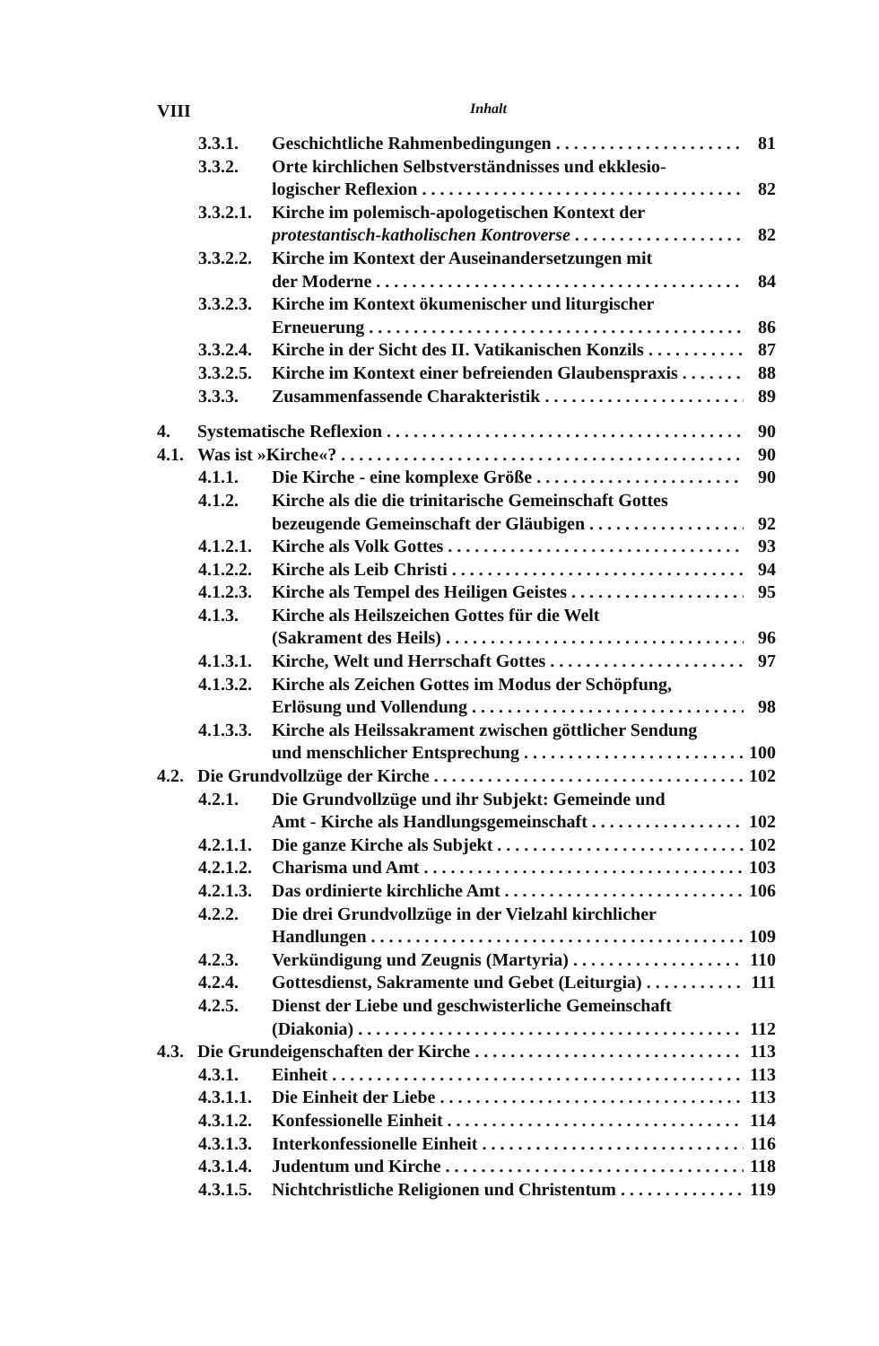VIII Inhalt
3.3.1. Geschichtliche Rahmenbedingungen 81
3.3.2. Orte kirchlichen Selbstverständnisses und ekklesio-
logischer Reflexion 82
3.3.2.1. Kirche im polemisch-apologetischen Kontext der
protestantisch-katholischen Kontroverse 82
3.3.2.2. Kirche im Kontext der Auseinandersetzungen mit
der Moderne 84
3.3.2.3. Kirche im Kontext ökumenischer und liturgischer
Erneuerung 86
3.3.2.4. Kirche in der Sicht des II. Vatikanischen Konzils 87
3.3.2.5. Kirche im Kontext einer befreienden Glaubenspraxis 88
3.3.3. Zusammenfassende Charakteristik 89
4. Systematische Reflexion 90
4.1. Was ist »Kirche«? 90
4.1.1. Die Kirche - eine komplexe Größe 90
4.1.2. Kirche als die die trinitarische Gemeinschaft Gottes
bezeugende Gemeinschaft der Gläubigen 92
4.1.2.1. Kirche als Volk Gottes 93
4.1.2.2. Kirche als Leib Christi 94
4.1.2.3. Kirche als Tempel des Heiligen Geistes 95
4.1.3. Kirche als Heilszeichen Gottes für die Welt
(Sakrament des Heils) 96
4.1.3.1. Kirche, Welt und Herrschaft Gottes 97
4.1.3.2. Kirche als Zeichen Gottes im Modus der Schöpfung,
Erlösung und Vollendung 98
4.1.3.3. Kirche als Heilssakrament zwischen göttlicher Sendung
und menschlicher Entsprechung 100
4.2. Die Grundvollzüge der Kirche 102
4.2.1. Die Grundvollzüge und ihr Subjekt: Gemeinde und
Amt - Kirche als Handlungsgemeinschaft 102
4.2.1.1. Die ganze Kirche als Subjekt 102
4.2.1.2. Charisma und Amt 103
4.2.1.3. Das ordinierte kirchliche Amt 106
4.2.2. Die drei Grundvollzüge in der Vielzahl kirchlicher
Handlungen 109
4.2.3. Verkündigung und Zeugnis (Martyria) 110
4.2.4. Gottesdienst, Sakramente und Gebet (Leiturgia) 111
4.2.5. Dienst der Liebe und geschwisterliche Gemeinschaft
(Diakonia) 112
4.3. Die Grundeigenschaften der Kirche 113
4.3.1. Einheit 113
4.3.1.1. Die Einheit der Liebe 113
4.3.1.2. Konfessionelle Einheit 114
4.3.1.3. Interkonfessionelle Einheit 116
4.3.1.4. Judentum und Kirche 118
4.3.1.5. Nichtchristliche Religionen und Christentum 119